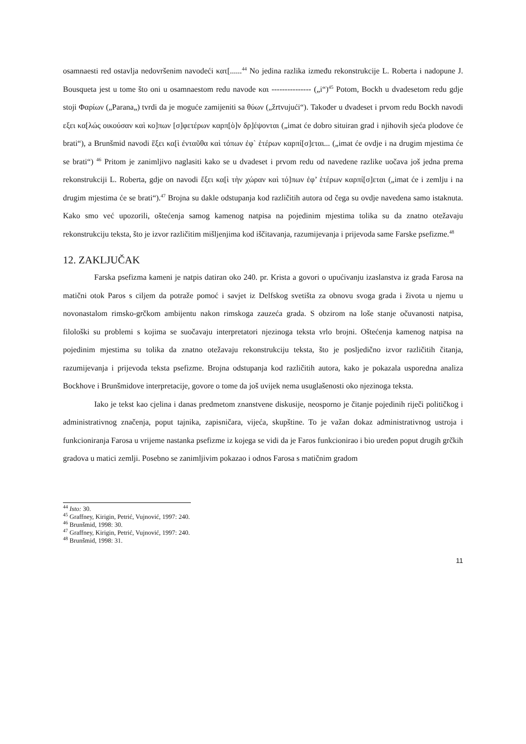osamnaesti red ostavlja nedovršenim navodeći κατ[......<sup>44</sup> No jedina razlika između rekonstrukcije L. Roberta i nadopune J. Bousqueta jest u tome što oni u osamnaestom redu navode και --------------- („i“)<sup>45</sup> Potom, Bockh u dvadesetom redu gdje stoji Φαρίων („Parana„) tvrdi da je moguće zamijeniti sa θύων („žrtvujući“). Također u dvadeset i prvom redu Bockh navodi εξει κα[λώς οικούσαν καὶ κο]πων [σ]φετέρων καρπ[ὸ]ν δρ]έψονται („imat će dobro situiran grad i njihovih sjeća plodove će brati“), a Brunšmid navodi ἓξει κα[ὶ ἐνταῦθα καὶ τόπων ἐφ` ἑτέρων καρπί[σ]εται... („imat će ovdje i na drugim mjestima će se brati“) <sup>46</sup> Pritom je zanimljivo naglasiti kako se u dvadeset i prvom redu od navedene razlike uočava još jedna prema rekonstrukciji L. Roberta, gdje on navodi ἕξει κα[ὶ τὴν χώραν καὶ τό]πων ἐφ’ ἑτέρων καρπί[σ]εται („imat će i zemlju i na drugim mjestima će se brati“).<sup>47</sup> Brojna su dakle odstupanja kod različitih autora od čega su ovdje navedena samo istaknuta. Kako smo već upozorili, oštećenja samog kamenog natpisa na pojedinim mjestima tolika su da znatno otežavaju rekonstrukciju teksta, što je izvor različitim mišljenjima kod iščitavanja, razumijevanja i prijevoda same Farske psefizme.<sup>48</sup>
12. ZAKLJUČAK
Farska psefizma kameni je natpis datiran oko 240. pr. Krista a govori o upućivanju izaslanstva iz grada Farosa na matični otok Paros s ciljem da potraže pomoć i savjet iz Delfskog svetišta za obnovu svoga grada i života u njemu u novonastalom rimsko-grčkom ambijentu nakon rimskoga zauzeća grada. S obzirom na loše stanje očuvanosti natpisa, filološki su problemi s kojima se suočavaju interpretatori njezinoga teksta vrlo brojni. Oštećenja kamenog natpisa na pojedinim mjestima su tolika da znatno otežavaju rekonstrukciju teksta, što je posljedično izvor različitih čitanja, razumijevanja i prijevoda teksta psefizme. Brojna odstupanja kod različitih autora, kako je pokazala usporedna analiza Bockhove i Brunšmidove interpretacije, govore o tome da još uvijek nema usuglašenosti oko njezinoga teksta.
Iako je tekst kao cjelina i danas predmetom znanstvene diskusije, neosporno je čitanje pojedinih riječi političkog i administrativnog značenja, poput tajnika, zapisničara, vijeća, skupštine. To je važan dokaz administrativnog ustroja i funkcioniranja Farosa u vrijeme nastanka psefizme iz kojega se vidi da je Faros funkcionirao i bio uređen poput drugih grčkih gradova u matici zemlji. Posebno se zanimljivim pokazao i odnos Farosa s matičnim gradom
<sup>44</sup> Isto: 30.
<sup>45</sup> Graffney, Kirigin, Petrić, Vujnović, 1997: 240.
<sup>46</sup> Brunšmid, 1998: 30.
<sup>47</sup> Graffney, Kirigin, Petrić, Vujnović, 1997: 240.
<sup>48</sup> Brunšmid, 1998: 31.
11